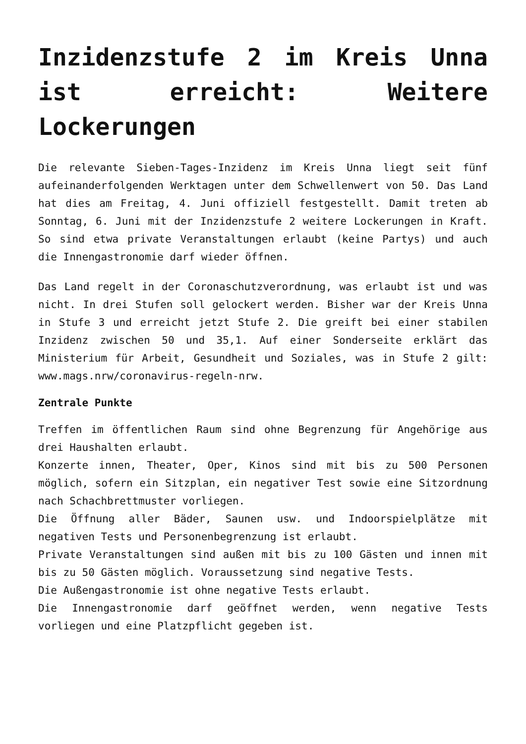Inzidenzstufe 2 im Kreis Unna ist erreicht: Weitere Lockerungen
Die relevante Sieben-Tages-Inzidenz im Kreis Unna liegt seit fünf aufeinanderfolgenden Werktagen unter dem Schwellenwert von 50. Das Land hat dies am Freitag, 4. Juni offiziell festgestellt. Damit treten ab Sonntag, 6. Juni mit der Inzidenzstufe 2 weitere Lockerungen in Kraft. So sind etwa private Veranstaltungen erlaubt (keine Partys) und auch die Innengastronomie darf wieder öffnen.
Das Land regelt in der Coronaschutzverordnung, was erlaubt ist und was nicht. In drei Stufen soll gelockert werden. Bisher war der Kreis Unna in Stufe 3 und erreicht jetzt Stufe 2. Die greift bei einer stabilen Inzidenz zwischen 50 und 35,1. Auf einer Sonderseite erklärt das Ministerium für Arbeit, Gesundheit und Soziales, was in Stufe 2 gilt: www.mags.nrw/coronavirus-regeln-nrw.
Zentrale Punkte
Treffen im öffentlichen Raum sind ohne Begrenzung für Angehörige aus drei Haushalten erlaubt.
Konzerte innen, Theater, Oper, Kinos sind mit bis zu 500 Personen möglich, sofern ein Sitzplan, ein negativer Test sowie eine Sitzordnung nach Schachbrettmuster vorliegen.
Die Öffnung aller Bäder, Saunen usw. und Indoorspielplätze mit negativen Tests und Personenbegrenzung ist erlaubt.
Private Veranstaltungen sind außen mit bis zu 100 Gästen und innen mit bis zu 50 Gästen möglich. Voraussetzung sind negative Tests.
Die Außengastronomie ist ohne negative Tests erlaubt.
Die Innengastronomie darf geöffnet werden, wenn negative Tests vorliegen und eine Platzpflicht gegeben ist.